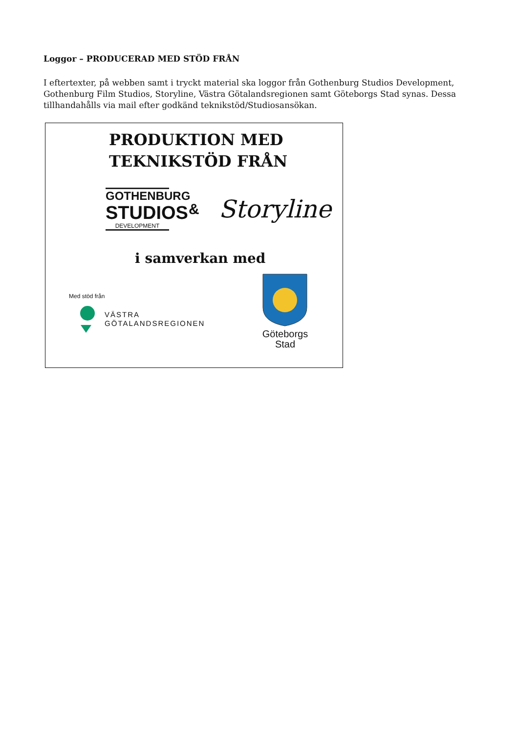Loggor – PRODUCERAD MED STÖD FRÅN
I eftertexter, på webben samt i tryckt material ska loggor från Gothenburg Studios Development, Gothenburg Film Studios, Storyline, Västra Götalandsregionen samt Göteborgs Stad synas. Dessa tillhandahålls via mail efter godkänd teknikstöd/Studiosansökan.
PRODUKTION MED
TEKNIKSTÖD FRÅN
GOTHENBURG
STUDIOS
DEVELOPMENT
&
Storyline
i samverkan med
Med stöd från
VÄSTRA
GÖTALANDSREGIONEN
Göteborgs
Stad